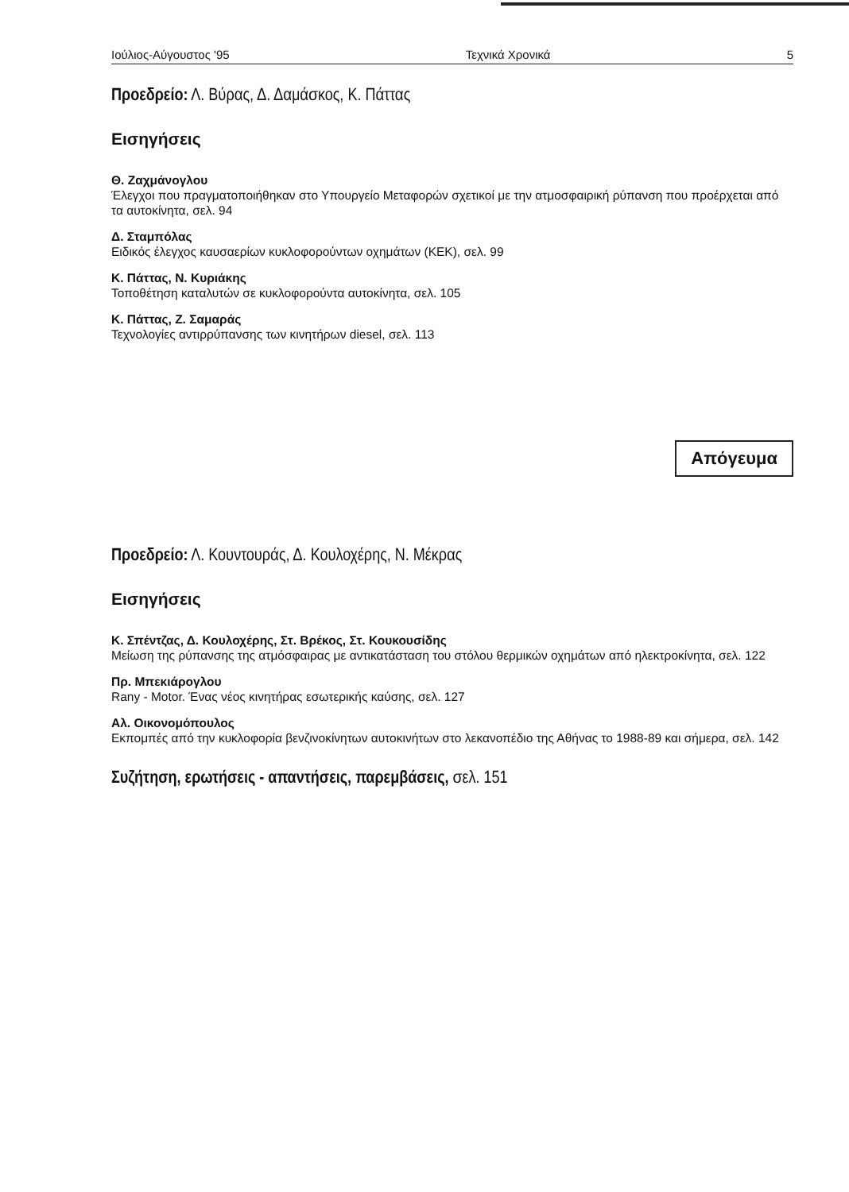Ιούλιος-Αύγουστος '95 Τεχνικά Χρονικά 5
Προεδρείο: Λ. Βύρας, Δ. Δαμάσκος, Κ. Πάττας
Εισηγήσεις
Θ. Ζαχμάνογλου
Έλεγχοι που πραγματοποιήθηκαν στο Υπουργείο Μεταφορών σχετικοί με την ατμοσφαιρική ρύπανση που προέρχεται από τα αυτοκίνητα, σελ. 94
Δ. Σταμπόλας
Ειδικός έλεγχος καυσαερίων κυκλοφορούντων οχημάτων (ΚΕΚ), σελ. 99
Κ. Πάττας, Ν. Κυριάκης
Τοποθέτηση καταλυτών σε κυκλοφορούντα αυτοκίνητα, σελ. 105
Κ. Πάττας, Ζ. Σαμαράς
Τεχνολογίες αντιρρύπανσης των κινητήρων diesel, σελ. 113
Απόγευμα
Προεδρείο: Λ. Κουντουράς, Δ. Κουλοχέρης, Ν. Μέκρας
Εισηγήσεις
Κ. Σπέντζας, Δ. Κουλοχέρης, Στ. Βρέκος, Στ. Κουκουσίδης
Μείωση της ρύπανσης της ατμόσφαιρας με αντικατάσταση του στόλου θερμικών οχημάτων από ηλεκτροκίνητα, σελ. 122
Πρ. Μπεκιάρογλου
Rany - Motor. Ένας νέος κινητήρας εσωτερικής καύσης, σελ. 127
Αλ. Οικονομόπουλος
Εκπομπές από την κυκλοφορία βενζινοκίνητων αυτοκινήτων στο λεκανοπέδιο της Αθήνας το 1988-89 και σήμερα, σελ. 142
Συζήτηση, ερωτήσεις - απαντήσεις, παρεμβάσεις, σελ. 151